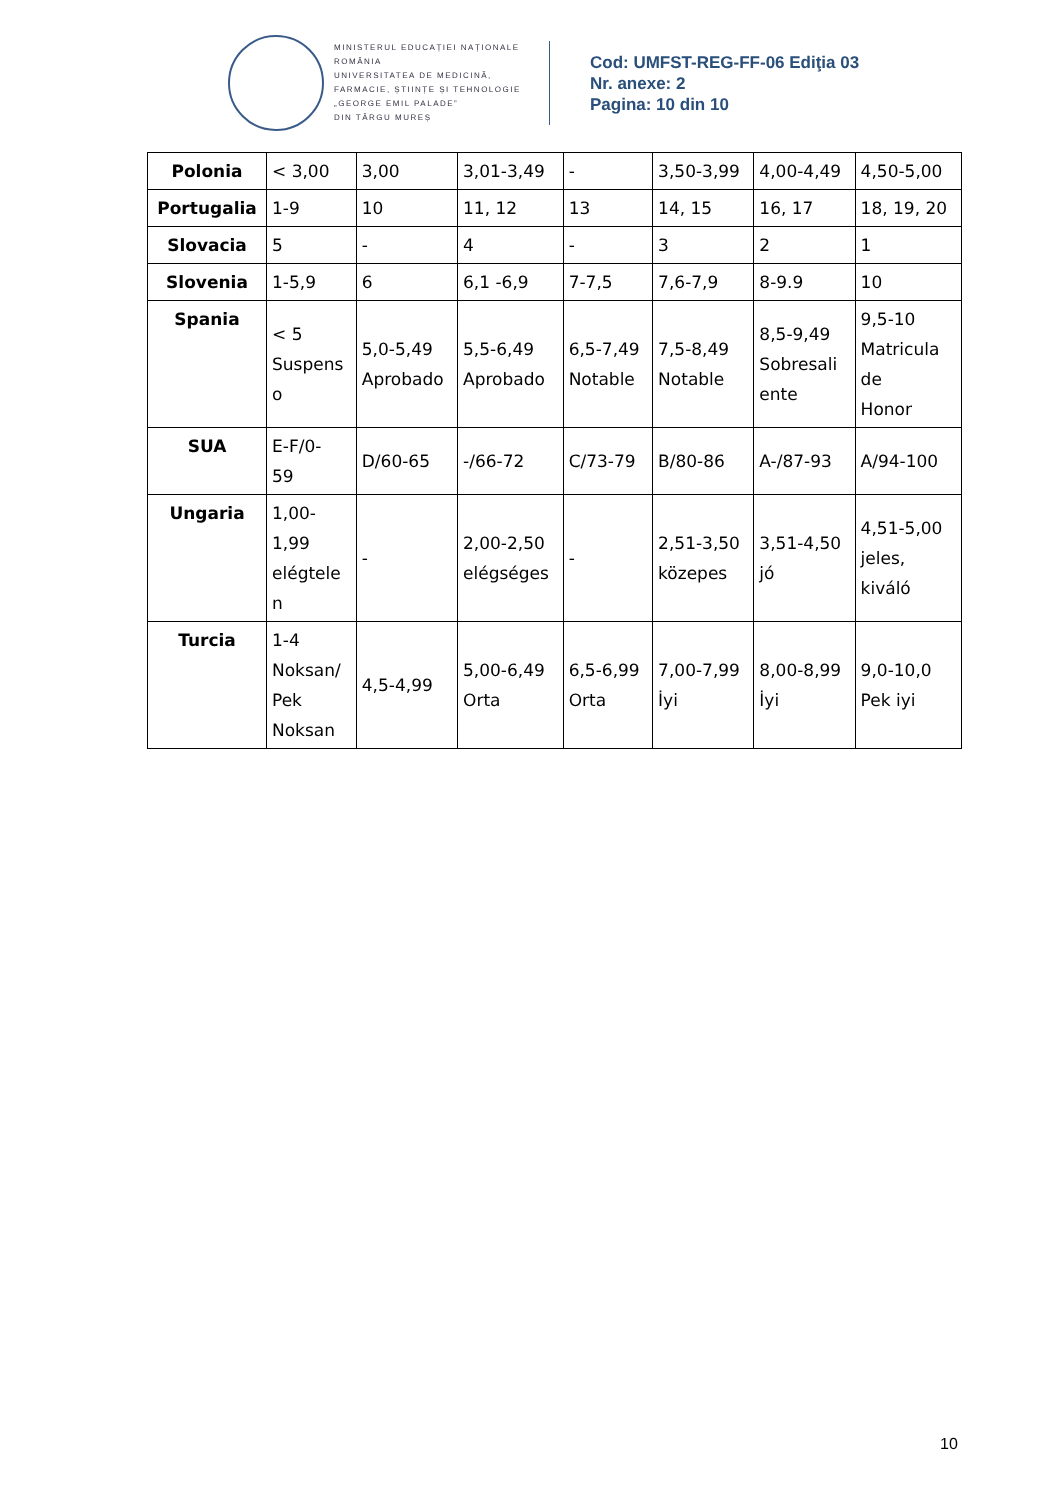MINISTERUL EDUCAȚIEI NAȚIONALE
ROMÂNIA
UNIVERSITATEA DE MEDICINĂ,
FARMACIE, ȘTIINȚE ȘI TEHNOLOGIE
„GEORGE EMIL PALADE”
DIN TÂRGU MUREȘ
Cod: UMFST-REG-FF-06 Ediţia 03
Nr. anexe: 2
Pagina: 10 din 10
| Polonia | < 3,00 | 3,00 | 3,01-3,49 | - | 3,50-3,99 | 4,00-4,49 | 4,50-5,00 |
| Portugalia | 1-9 | 10 | 11, 12 | 13 | 14, 15 | 16, 17 | 18, 19, 20 |
| Slovacia | 5 | - | 4 | - | 3 | 2 | 1 |
| Slovenia | 1-5,9 | 6 | 6,1 -6,9 | 7-7,5 | 7,6-7,9 | 8-9.9 | 10 |
| Spania | < 5 Suspens o | 5,0-5,49 Aprobado | 5,5-6,49 Aprobado | 6,5-7,49 Notable | 7,5-8,49 Notable | 8,5-9,49 Sobresali ente | 9,5-10 Matricula de Honor |
| SUA | E-F/0- 59 | D/60-65 | -/66-72 | C/73-79 | B/80-86 | A-/87-93 | A/94-100 |
| Ungaria | 1,00- 1,99 elégtele n | - | 2,00-2,50 elégséges | - | 2,51-3,50 közepes | 3,51-4,50 jó | 4,51-5,00 jeles, kiváló |
| Turcia | 1-4 Noksan/ Pek Noksan | 4,5-4,99 | 5,00-6,49 Orta | 6,5-6,99 Orta | 7,00-7,99 İyi | 8,00-8,99 İyi | 9,0-10,0 Pek iyi |
10